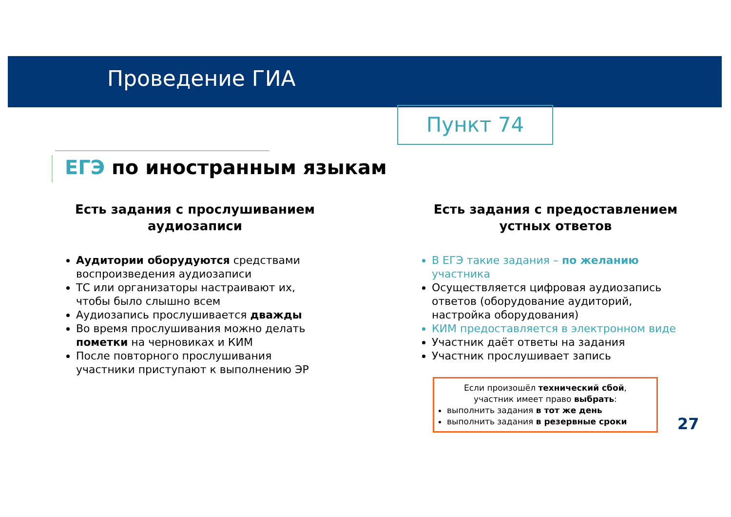Проведение ГИА
Пункт 74
ЕГЭ по иностранным языкам
Есть задания с прослушиванием аудиозаписи
Аудитории оборудуются средствами воспроизведения аудиозаписи
ТС или организаторы настраивают их, чтобы было слышно всем
Аудиозапись прослушивается дважды
Во время прослушивания можно делать пометки на черновиках и КИМ
После повторного прослушивания участники приступают к выполнению ЭР
Есть задания с предоставлением устных ответов
В ЕГЭ такие задания – по желанию участника
Осуществляется цифровая аудиозапись ответов (оборудование аудиторий, настройка оборудования)
КИМ предоставляется в электронном виде
Участник даёт ответы на задания
Участник прослушивает запись
Если произошёл технический сбой,
участник имеет право выбрать:
выполнить задания в тот же день
выполнить задания в резервные сроки
27